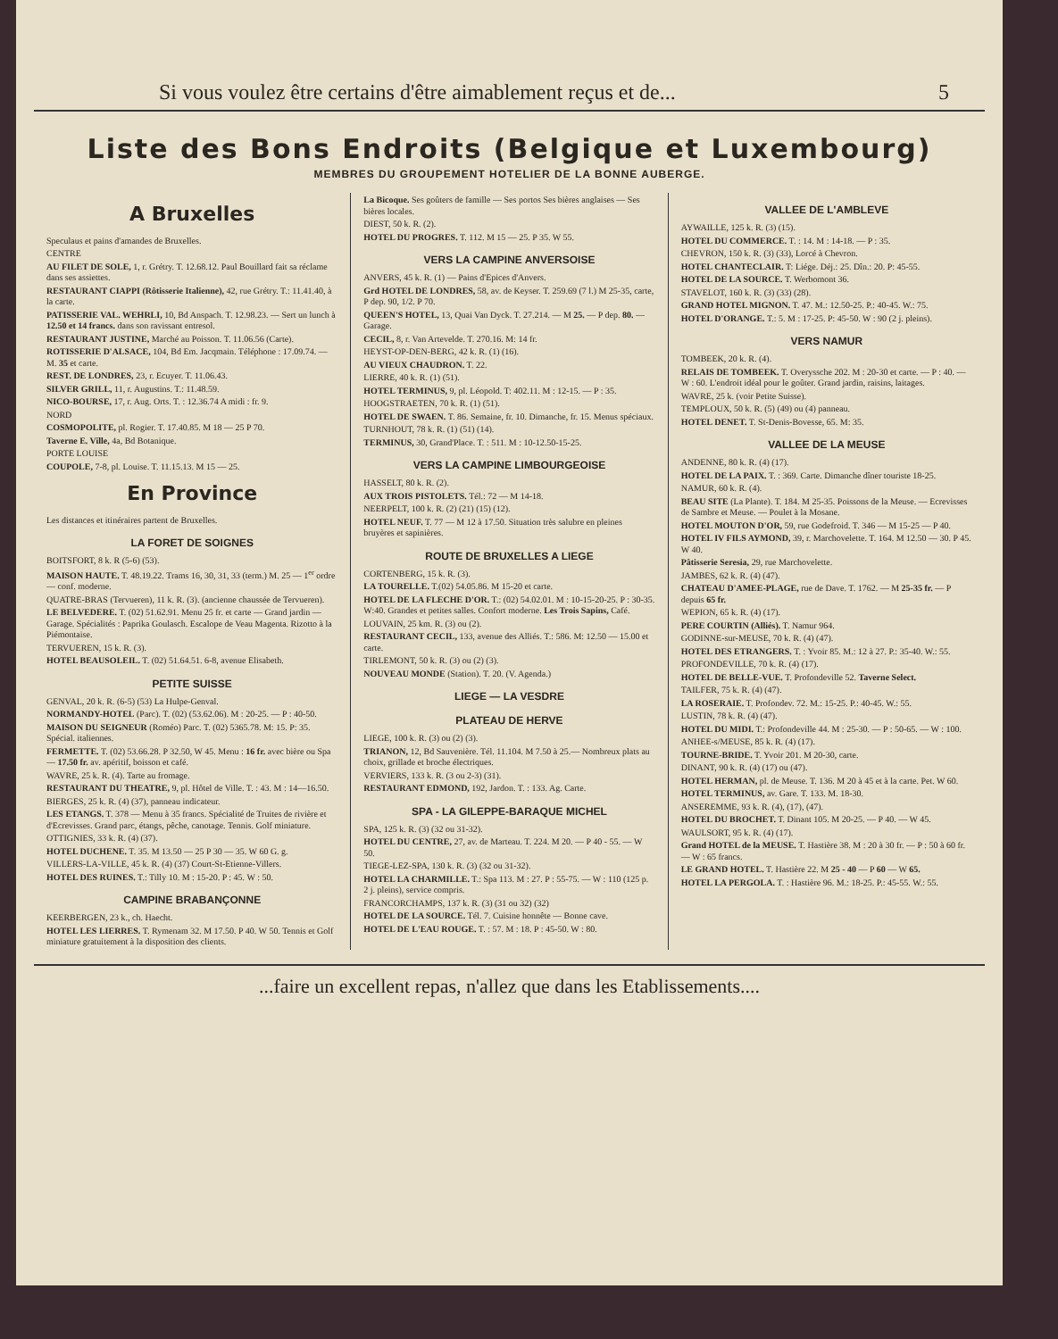Si vous voulez être certains d'être aimablement reçus et de... 5
Liste des Bons Endroits (Belgique et Luxembourg)
MEMBRES DU GROUPEMENT HOTELIER DE LA BONNE AUBERGE.
A Bruxelles
Speculaus et pains d'amandes de Bruxelles.
CENTRE
AU FILET DE SOLE, 1, r. Grétry. T. 12.68.12. Paul Bouillard fait sa réclame dans ses assiettes.
RESTAURANT CIAPPI (Rôtisserie Italienne), 42, rue Grétry. T.: 11.41.40, à la carte.
PATISSERIE VAL. WEHRLI, 10, Bd Anspach. T. 12.98.23. — Sert un lunch à 12.50 et 14 francs. dans son ravissant entresol.
RESTAURANT JUSTINE, Marché au Poisson. T. 11.06.56 (Carte).
ROTISSERIE D'ALSACE, 104, Bd Em. Jacqmain. Téléphone : 17.09.74. — M. 35 et carte.
REST. DE LONDRES, 23, r. Ecuyer. T. 11.06.43.
SILVER GRILL, 11, r. Augustins. T.: 11.48.59.
NICO-BOURSE, 17, r. Aug. Orts. T. : 12.36.74 A midi : fr. 9.
NORD
COSMOPOLITE, pl. Rogier. T. 17.40.85. M 18 — 25 P 70.
Taverne E. Ville, 4a, Bd Botanique.
PORTE LOUISE
COUPOLE, 7-8, pl. Louise. T. 11.15.13. M 15 — 25.
En Province
Les distances et itinéraires partent de Bruxelles.
LA FORET DE SOIGNES
BOITSFORT, 8 k. R (5-6) (53).
MAISON HAUTE. T. 48.19.22. Trams 16, 30, 31, 33 (term.) M. 25 — 1<sup>er</sup> ordre — conf. moderne.
QUATRE-BRAS (Tervueren), 11 k. R. (3). (ancienne chaussée de Tervueren).
LE BELVEDERE. T. (02) 51.62.91. Menu 25 fr. et carte — Grand jardin — Garage. Spécialités : Paprika Goulasch. Escalope de Veau Magenta. Rizotto à la Piémontaise.
TERVUEREN, 15 k. R. (3).
HOTEL BEAUSOLEIL. T. (02) 51.64.51. 6-8, avenue Elisabeth.
PETITE SUISSE
GENVAL, 20 k. R. (6-5) (53) La Hulpe-Genval.
NORMANDY-HOTEL (Parc). T. (02) (53.62.06). M : 20-25. — P : 40-50.
MAISON DU SEIGNEUR (Roméo) Parc. T. (02) 5365.78. M: 15. P: 35. Spécial. italiennes.
FERMETTE. T. (02) 53.66.28. P 32.50, W 45. Menu : 16 fr. avec bière ou Spa — 17.50 fr. av. apéritif, boisson et café.
WAVRE, 25 k. R. (4). Tarte au fromage.
RESTAURANT DU THEATRE, 9, pl. Hôtel de Ville. T. : 43. M : 14—16.50.
BIERGES, 25 k. R. (4) (37), panneau indicateur.
LES ETANGS. T. 378 — Menu à 35 francs. Spécialité de Truites de rivière et d'Ecrevisses. Grand parc, étangs, pêche, canotage. Tennis. Golf miniature.
OTTIGNIES, 33 k. R. (4) (37).
HOTEL DUCHENE. T. 35. M 13.50 — 25 P 30 — 35. W 60 G. g.
VILLERS-LA-VILLE, 45 k. R. (4) (37) Court-St-Etienne-Villers.
HOTEL DES RUINES. T.: Tilly 10. M : 15-20. P : 45. W : 50.
CAMPINE BRABANÇONNE
KEERBERGEN, 23 k., ch. Haecht.
HOTEL LES LIERRES. T. Rymenam 32. M 17.50. P 40. W 50. Tennis et Golf miniature gratuitement à la disposition des clients.
La Bicoque. Ses goûters de famille — Ses portos Ses bières anglaises — Ses bières locales.
DIEST, 50 k. R. (2).
HOTEL DU PROGRES. T. 112. M 15 — 25. P 35. W 55.
VERS LA CAMPINE ANVERSOISE
ANVERS, 45 k. R. (1) — Pains d'Epices d'Anvers.
Grd HOTEL DE LONDRES, 58, av. de Keyser. T. 259.69 (7 l.) M 25-35, carte, P dep. 90, 1/2. P 70.
QUEEN'S HOTEL, 13, Quai Van Dyck. T. 27.214. — M 25. — P dep. 80. — Garage.
CECIL, 8, r. Van Artevelde. T. 270.16. M: 14 fr.
HEYST-OP-DEN-BERG, 42 k. R. (1) (16).
AU VIEUX CHAUDRON. T. 22.
LIERRE, 40 k. R. (1) (51).
HOTEL TERMINUS, 9, pl. Léopold. T: 402.11. M : 12-15. — P : 35.
HOOGSTRAETEN, 70 k. R. (1) (51).
HOTEL DE SWAEN. T. 86. Semaine, fr. 10. Dimanche, fr. 15. Menus spéciaux.
TURNHOUT, 78 k. R. (1) (51) (14).
TERMINUS, 30, Grand'Place. T. : 511. M : 10-12.50-15-25.
VERS LA CAMPINE LIMBOURGEOISE
HASSELT, 80 k. R. (2).
AUX TROIS PISTOLETS. Tél.: 72 — M 14-18.
NEERPELT, 100 k. R. (2) (21) (15) (12).
HOTEL NEUF. T. 77 — M 12 à 17.50. Situation très salubre en pleines bruyères et sapinières.
ROUTE DE BRUXELLES A LIEGE
CORTENBERG, 15 k. R. (3).
LA TOURELLE. T.(02) 54.05.86. M 15-20 et carte.
HOTEL DE LA FLECHE D'OR. T.: (02) 54.02.01. M : 10-15-20-25. P : 30-35. W:40. Grandes et petites salles. Confort moderne. Les Trois Sapins, Café.
LOUVAIN, 25 km. R. (3) ou (2).
RESTAURANT CECIL, 133, avenue des Alliés. T.: 586. M: 12.50 — 15.00 et carte.
TIRLEMONT, 50 k. R. (3) ou (2) (3).
NOUVEAU MONDE (Station). T. 20. (V. Agenda.)
LIEGE — LA VESDRE
PLATEAU DE HERVE
LIEGE, 100 k. R. (3) ou (2) (3).
TRIANON, 12, Bd Sauvenière. Tél. 11.104. M 7.50 à 25.— Nombreux plats au choix, grillade et broche électriques.
VERVIERS, 133 k. R. (3 ou 2-3) (31).
RESTAURANT EDMOND, 192, Jardon. T. : 133. Ag. Carte.
SPA - LA GILEPPE-BARAQUE MICHEL
SPA, 125 k. R. (3) (32 ou 31-32).
HOTEL DU CENTRE, 27, av. de Marteau. T. 224. M 20. — P 40 - 55. — W 50.
TIEGE-LEZ-SPA, 130 k. R. (3) (32 ou 31-32).
HOTEL LA CHARMILLE. T.: Spa 113. M : 27. P : 55-75. — W : 110 (125 p. 2 j. pleins), service compris.
FRANCORCHAMPS, 137 k. R. (3) (31 ou 32) (32)
HOTEL DE LA SOURCE. Tél. 7. Cuisine honnête — Bonne cave.
HOTEL DE L'EAU ROUGE. T. : 57. M : 18. P : 45-50. W : 80.
VALLEE DE L'AMBLEVE
AYWAILLE, 125 k. R. (3) (15).
HOTEL DU COMMERCE. T. : 14. M : 14-18. — P : 35.
CHEVRON, 150 k. R. (3) (33), Lorcé à Chevron.
HOTEL CHANTECLAIR. T: Liége. Déj.: 25. Dîn.: 20. P: 45-55.
HOTEL DE LA SOURCE. T. Werbomont 36.
STAVELOT, 160 k. R. (3) (33) (28).
GRAND HOTEL MIGNON. T. 47. M.: 12.50-25. P.: 40-45. W.: 75.
HOTEL D'ORANGE. T.: 5. M : 17-25. P: 45-50. W : 90 (2 j. pleins).
VERS NAMUR
TOMBEEK, 20 k. R. (4).
RELAIS DE TOMBEEK. T. Overyssche 202. M : 20-30 et carte. — P : 40. — W : 60. L'endroit idéal pour le goûter. Grand jardin, raisins, laitages.
WAVRE, 25 k. (voir Petite Suisse).
TEMPLOUX, 50 k. R. (5) (49) ou (4) panneau.
HOTEL DENET. T. St-Denis-Bovesse, 65. M: 35.
VALLEE DE LA MEUSE
ANDENNE, 80 k. R. (4) (17).
HOTEL DE LA PAIX. T. : 369. Carte. Dimanche dîner touriste 18-25.
NAMUR, 60 k. R. (4).
BEAU SITE (La Plante). T. 184. M 25-35. Poissons de la Meuse. — Ecrevisses de Sambre et Meuse. — Poulet à la Mosane.
HOTEL MOUTON D'OR, 59, rue Godefroid. T. 346 — M 15-25 — P 40.
HOTEL IV FILS AYMOND, 39, r. Marchovelette. T. 164. M 12.50 — 30. P 45. W 40.
Pâtisserie Seresia, 29, rue Marchovelette.
JAMBES, 62 k. R. (4) (47).
CHATEAU D'AMEE-PLAGE, rue de Dave. T. 1762. — M 25-35 fr. — P depuis 65 fr.
WEPION, 65 k. R. (4) (17).
PERE COURTIN (Alliés). T. Namur 964.
GODINNE-sur-MEUSE, 70 k. R. (4) (47).
HOTEL DES ETRANGERS. T. : Yvoir 85. M.: 12 à 27. P.: 35-40. W.: 55.
PROFONDEVILLE, 70 k. R. (4) (17).
HOTEL DE BELLE-VUE. T. Profondeville 52. Taverne Select.
TAILFER, 75 k. R. (4) (47).
LA ROSERAIE. T. Profondev. 72. M.: 15-25. P.: 40-45. W.: 55.
LUSTIN, 78 k. R. (4) (47).
HOTEL DU MIDI. T.: Profondeville 44. M : 25-30. — P : 50-65. — W : 100.
ANHEE-s/MEUSE, 85 k. R. (4) (17).
TOURNE-BRIDE. T. Yvoir 201. M 20-30, carte.
DINANT, 90 k. R. (4) (17) ou (47).
HOTEL HERMAN, pl. de Meuse. T. 136. M 20 à 45 et à la carte. Pet. W 60.
HOTEL TERMINUS, av. Gare. T. 133. M. 18-30.
ANSEREMME, 93 k. R. (4), (17), (47).
HOTEL DU BROCHET. T. Dinant 105. M 20-25. — P 40. — W 45.
WAULSORT, 95 k. R. (4) (17).
Grand HOTEL de la MEUSE. T. Hastière 38. M : 20 à 30 fr. — P : 50 à 60 fr. — W : 65 francs.
LE GRAND HOTEL. T. Hastière 22. M 25 - 40 — P 60 — W 65.
HOTEL LA PERGOLA. T. : Hastière 96. M.: 18-25. P.: 45-55. W.: 55.
...faire un excellent repas, n'allez que dans les Etablissements....